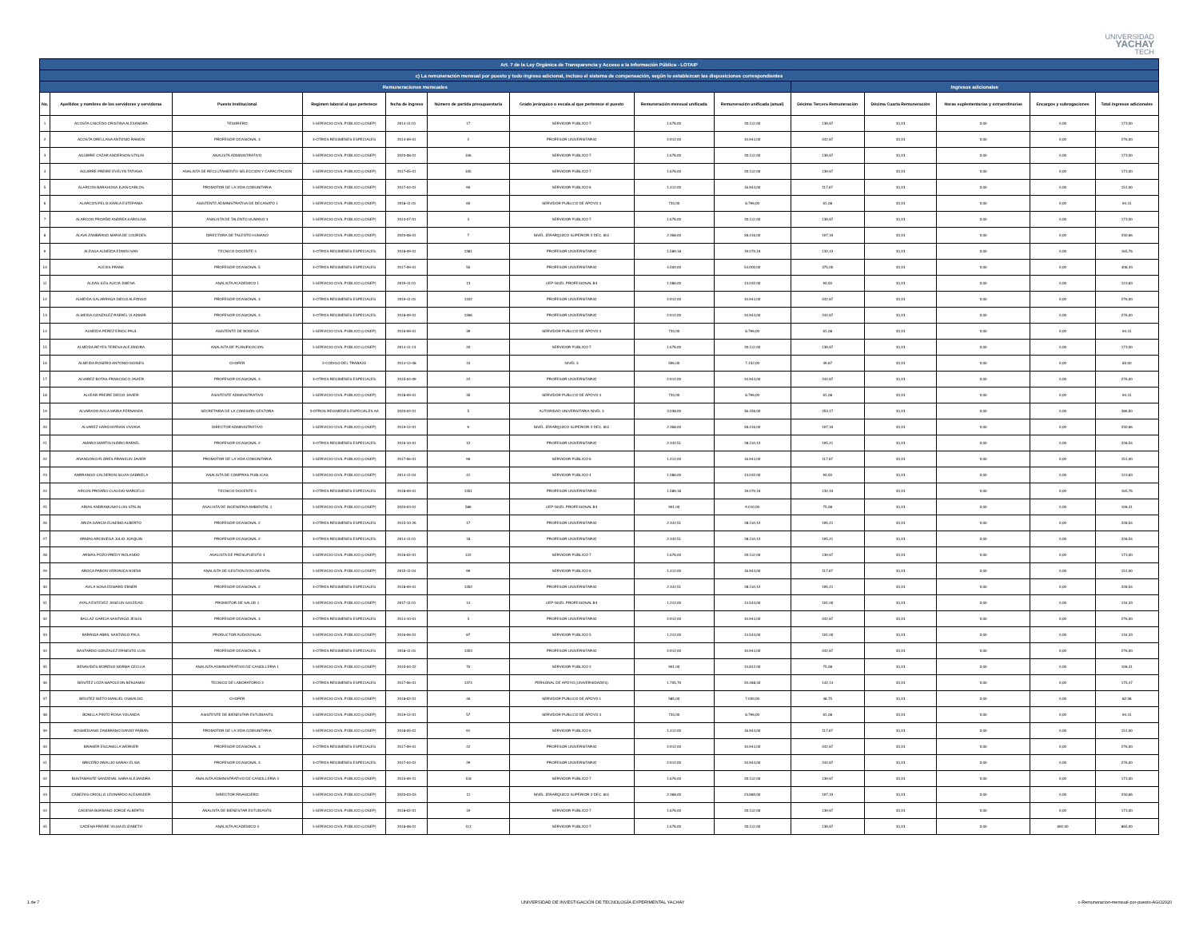UNIVERSIDAD
YACHAY
TECH
| Art. 7 de la Ley Orgánica de Transparencia y Acceso a la Información Pública - LOTAIP | | | | | | | | | | | | | |
| --- | --- | --- | --- | --- | --- | --- | --- | --- | --- | --- | --- | --- | --- |
| c) La remuneración mensual por puesto y todo ingreso adicional, incluso el sistema de compensación, según lo establezcan las disposiciones correspondientes | | | | | | | | | | | | | |
| Remuneraciones mensuales | | | | | | | | | Ingresos adicionales | | | | |
| No. | Apellidos y nombres de los servidores y servidoras | Puesto Institucional | Regimen laboral al que pertenece | fecha de ingreso | Número de partida presupuestaria | Grado jerárquico o escala al que pertenece el puesto | Remuneración mensual unificada | Remuneración unificada (anual) | Décimo Tercera Remuneración | Décima Cuarta Remuneración | Horas suplementarias y extraordinarias | Encargos y subrogaciones | Total ingresos adicionales |
| 1 | ACOSTA CAICEDO CRISTINA ALEXANDRA | TESORERO | 1-SERVICIO CIVIL PUBLICO (LOSEP) | 2014-11-01 | 17 | SERVIDOR PUBLICO 7 | 1.676,00 | 20.112,00 | 139,67 | 33,33 | 0,00 | 0,00 | 173,00 |
| 2 | ACOSTA ORELLANA ANTONIO RAMON | PROFESOR OCASIONAL 3 | 3-OTROS REGIMENES ESPECIALES | 2014-09-01 | 2 | PROFESOR UNIVERSITARIO | 2.912,00 | 34.944,00 | 242,67 | 33,33 | 0,00 | 0,00 | 276,00 |
| 3 | AGUIRRE CAZAR ANDERSON STALIN | ANALISTA ADMINISTRATIVO | 1-SERVICIO CIVIL PUBLICO (LOSEP) | 2020-08-01 | 106 | SERVIDOR PUBLICO 7 | 1.676,00 | 20.112,00 | 139,67 | 33,33 | 0,00 | 0,00 | 173,00 |
| 4 | AGUIRRE FREIRE EVELYN TATIANA | ANALISTA DE RECLUTAMIENTO SELECCION Y CAPACITACION | 1-SERVICIO CIVIL PUBLICO (LOSEP) | 2017-05-01 | 105 | SERVIDOR PUBLICO 7 | 1.676,00 | 20.112,00 | 139,67 | 33,33 | 0,00 | 0,00 | 173,00 |
| 5 | ALARCON BARAHONA JUAN CARLOS | PROMOTOR DE LA VIDA COMUNITARIA | 1-SERVICIO CIVIL PUBLICO (LOSEP) | 2017-04-01 | 90 | SERVIDOR PUBLICO 6 | 1.412,00 | 16.944,00 | 117,67 | 33,33 | 0,00 | 0,00 | 151,00 |
| 6 | ALARCON FELIX KARLA ESTEFANIA | ASISTENTE ADMINISTRATIVA DE DECANATO 1 | 1-SERVICIO CIVIL PUBLICO (LOSEP) | 2018-11-01 | 60 | SERVIDOR PUBLICO DE APOYO 4 | 733,00 | 8.796,00 | 61,08 | 33,33 | 0,00 | 0,00 | 94,41 |
| 7 | ALARCON PROAÑO ANDREA KAROLINA | ANALISTA DE TALENTO HUMANO 3 | 1-SERVICIO CIVIL PUBLICO (LOSEP) | 2014-07-01 | 3 | SERVIDOR PUBLICO 7 | 1.676,00 | 20.112,00 | 139,67 | 33,33 | 0,00 | 0,00 | 173,00 |
| 8 | ALAVA ZAMBRANO MARIA DE LOURDES | DIRECTORA DE TALENTO HUMANO | 1-SERVICIO CIVIL PUBLICO (LOSEP) | 2020-08-01 | 7 | NIVEL JERARQUICO SUPERIOR 2 DEC. 601 | 2.368,00 | 28.416,00 | 197,33 | 33,33 | 0,00 | 0,00 | 230,66 |
| 9 | ALEAGA ALMEIDA EDWIN IVAN | TECNICO DOCENTE 4 | 3-OTROS REGIMENES ESPECIALES | 2018-09-01 | 1381 | PROFESOR UNIVERSITARIO | 1.589,18 | 19.070,16 | 132,43 | 33,33 | 0,00 | 0,00 | 165,76 |
| 10 | ALEXIS FRANK | PROFESOR OCASIONAL 5 | 3-OTROS REGIMENES ESPECIALES | 2017-09-01 | 50 | PROFESOR UNIVERSITARIO | 4.500,00 | 54.000,00 | 375,00 | 33,33 | 0,00 | 0,00 | 408,33 |
| 11 | ALDAS ILES ALICIA JIMENA | ANALISTA ACADEMICO 1 | 1-SERVICIO CIVIL PUBLICO (LOSEP) | 2019-11-01 | 13 | UEP NIVEL PROFESIONAL B3 | 1.086,00 | 13.032,00 | 90,50 | 33,33 | 0,00 | 0,00 | 123,83 |
| 12 | ALMEIDA GALARRAGA DIEGO ALFONSO | PROFESOR OCASIONAL 3 | 3-OTROS REGIMENES ESPECIALES | 2019-11-01 | 1322 | PROFESOR UNIVERSITARIO | 2.912,00 | 34.944,00 | 242,67 | 33,33 | 0,00 | 0,00 | 276,00 |
| 13 | ALMEIDA GONZALEZ RAFAEL VLADIMIR | PROFESOR OCASIONAL 3 | 3-OTROS REGIMENES ESPECIALES | 2018-09-01 | 1366 | PROFESOR UNIVERSITARIO | 2.912,00 | 34.944,00 | 242,67 | 33,33 | 0,00 | 0,00 | 276,00 |
| 14 | ALMEIDA PEREZ ERICK PAUL | ASISTENTE DE BODEGA | 1-SERVICIO CIVIL PUBLICO (LOSEP) | 2016-09-01 | 39 | SERVIDOR PUBLICO DE APOYO 4 | 733,00 | 8.796,00 | 61,08 | 33,33 | 0,00 | 0,00 | 94,41 |
| 15 | ALMEIDA REYES TERESA ALEJANDRA | ANALISTA DE PLANIFICACION | 1-SERVICIO CIVIL PUBLICO (LOSEP) | 2014-11-13 | 20 | SERVIDOR PUBLICO 7 | 1.676,00 | 20.112,00 | 139,67 | 33,33 | 0,00 | 0,00 | 173,00 |
| 16 | ALMEIDA ROSERO ANTONIO MOISES | CHOFER | 2-CODIGO DEL TRABAJO | 2014-12-08 | 10 | NIVEL 3 | 596,00 | 7.152,00 | 49,67 | 33,33 | 0,00 | 0,00 | 83,00 |
| 17 | ALVAREZ BOTAS FRANCISCO JAVIER | PROFESOR OCASIONAL 3 | 3-OTROS REGIMENES ESPECIALES | 2015-04-09 | 22 | PROFESOR UNIVERSITARIO | 2.912,00 | 34.944,00 | 242,67 | 33,33 | 0,00 | 0,00 | 276,00 |
| 18 | ALVEAR FREIRE DIEGO JAVIER | ASISTENTE ADMINISTRATIVO | 1-SERVICIO CIVIL PUBLICO (LOSEP) | 2018-09-01 | 35 | SERVIDOR PUBLICO DE APOYO 4 | 733,00 | 8.796,00 | 61,08 | 33,33 | 0,00 | 0,00 | 94,41 |
| 19 | ALVARADO AVILA MARIA FERNANDA | SECRETARIA DE LA COMISION GESTORA | 3-OTROS REGIMENES ESPECIALES AA | 2020-02-01 | 5 | AUTORIDAD UNIVERSITARIA NIVEL 3 | 3.038,00 | 36.456,00 | 253,17 | 33,33 | 0,00 | 0,00 | 286,50 |
| 20 | ALVAREZ HARO MYRIAN VIVIANA | DIRECTOR ADMINISTRATIVO | 1-SERVICIO CIVIL PUBLICO (LOSEP) | 2019-12-01 | 9 | NIVEL JERARQUICO SUPERIOR 2 DEC. 601 | 2.368,00 | 28.416,00 | 197,33 | 33,33 | 0,00 | 0,00 | 230,66 |
| 21 | AMARO MARTIN ISIDRO RAFAEL | PROFESOR OCASIONAL 2 | 3-OTROS REGIMENES ESPECIALES | 2016-10-01 | 12 | PROFESOR UNIVERSITARIO | 2.342,51 | 28.110,12 | 195,21 | 33,33 | 0,00 | 0,00 | 228,54 |
| 22 | ANANGONO FLORES FRANKLIN JAVIER | PROMOTOR DE LA VIDA COMUNITARIA | 1-SERVICIO CIVIL PUBLICO (LOSEP) | 2017-06-01 | 96 | SERVIDOR PUBLICO 6 | 1.412,00 | 16.944,00 | 117,67 | 33,33 | 0,00 | 0,00 | 151,00 |
| 23 | ANRRANGO CALDERON SILVIA GABRIELA | ANALISTA DE COMPRAS PUBLICAS | 1-SERVICIO CIVIL PUBLICO (LOSEP) | 2014-11-04 | 41 | SERVIDOR PUBLICO 4 | 1.086,00 | 13.032,00 | 90,50 | 33,33 | 0,00 | 0,00 | 123,83 |
| 24 | ARCOS PROAÑO CLAUDIO MARCELO | TECNICO DOCENTE 4 | 3-OTROS REGIMENES ESPECIALES | 2018-09-01 | 1351 | PROFESOR UNIVERSITARIO | 1.589,18 | 19.070,16 | 132,43 | 33,33 | 0,00 | 0,00 | 165,76 |
| 25 | ARIAS ANDRAMUNIO LUIS STALIN | ANALISTA DE INGENIERIA AMBIENTAL 1 | 1-SERVICIO CIVIL PUBLICO (LOSEP) | 2020-03-01 | 586 | UEP NIVEL PROFESIONAL B3 | 901,00 | 9.010,00 | 75,08 | 33,33 | 0,00 | 0,00 | 108,41 |
| 26 | ARIZA GARCIA EUSEBIO ALBERTO | PROFESOR OCASIONAL 2 | 3-OTROS REGIMENES ESPECIALES | 2015-10-26 | 17 | PROFESOR UNIVERSITARIO | 2.342,51 | 28.110,12 | 195,21 | 33,33 | 0,00 | 0,00 | 228,54 |
| 27 | ARMAS ARCINIEGA JULIO JOAQUIN | PROFESOR OCASIONAL 2 | 3-OTROS REGIMENES ESPECIALES | 2014-11-01 | 18 | PROFESOR UNIVERSITARIO | 2.342,51 | 28.110,12 | 195,21 | 33,33 | 0,00 | 0,00 | 228,54 |
| 28 | ARMAS POZO FREDY ROLANDO | ANALISTA DE PRESUPUESTO 3 | 1-SERVICIO CIVIL PUBLICO (LOSEP) | 2016-02-01 | 122 | SERVIDOR PUBLICO 7 | 1.676,00 | 20.112,00 | 139,67 | 33,33 | 0,00 | 0,00 | 173,00 |
| 29 | AROCA PABON VERONICA NOEMI | ANALISTA DE GESTION DOCUMENTAL | 1-SERVICIO CIVIL PUBLICO (LOSEP) | 2015-11-04 | 99 | SERVIDOR PUBLICO 6 | 1.412,00 | 16.944,00 | 117,67 | 33,33 | 0,00 | 0,00 | 151,00 |
| 30 | AVILA SOSA EDWARD EBNER | PROFESOR OCASIONAL 2 | 3-OTROS REGIMENES ESPECIALES | 2018-09-01 | 1352 | PROFESOR UNIVERSITARIO | 2.342,51 | 28.110,12 | 195,21 | 33,33 | 0,00 | 0,00 | 228,54 |
| 31 | AYALA ESTEVEZ JOSELIN SOLEDAD | PROMOTOR DE SALUD 1 | 1-SERVICIO CIVIL PUBLICO (LOSEP) | 2017-11-01 | 14 | UEP NIVEL PROFESIONAL B3 | 1.212,00 | 14.544,00 | 101,00 | 33,33 | 0,00 | 0,00 | 134,33 |
| 32 | BALLAZ GARCIA SANTIAGO JESUS | PROFESOR OCASIONAL 3 | 3-OTROS REGIMENES ESPECIALES | 2014-10-01 | 3 | PROFESOR UNIVERSITARIO | 2.912,00 | 34.944,00 | 242,67 | 33,33 | 0,00 | 0,00 | 276,00 |
| 33 | BARRIGA ABRIL SANTIAGO PAUL | PRODUCTOR AUDIOVISUAL | 1-SERVICIO CIVIL PUBLICO (LOSEP) | 2016-06-01 | 87 | SERVIDOR PUBLICO 5 | 1.212,00 | 14.544,00 | 101,00 | 33,33 | 0,00 | 0,00 | 134,33 |
| 34 | BASTARDO GONZALEZ ERNESTO LUIS | PROFESOR OCASIONAL 3 | 3-OTROS REGIMENES ESPECIALES | 2018-11-01 | 1353 | PROFESOR UNIVERSITARIO | 2.912,00 | 34.944,00 | 242,67 | 33,33 | 0,00 | 0,00 | 276,00 |
| 35 | BENAVIDES MORENO NORMA CECILIA | ANALISTA ADMINISTRATIVO DE CANCILLERIA 1 | 1-SERVICIO CIVIL PUBLICO (LOSEP) | 2015-04-22 | 70 | SERVIDOR PUBLICO 2 | 901,00 | 10.812,00 | 75,08 | 33,33 | 0,00 | 0,00 | 108,41 |
| 36 | BENITEZ LOZA NAPOLEON BENJAMIN | TECNICO DE LABORATORIO 2 | 3-OTROS REGIMENES ESPECIALES | 2017-06-01 | 1374 | PERSONAL DE APOYO (UNIVERSIDADES) | 1.705,70 | 20.468,40 | 142,14 | 33,33 | 0,00 | 0,00 | 175,47 |
| 37 | BENITEZ NIETO MANUEL OSWALDO | CHOFER | 1-SERVICIO CIVIL PUBLICO (LOSEP) | 2018-02-01 | 46 | SERVIDOR PUBLICO DE APOYO 1 | 585,00 | 7.020,00 | 48,75 | 33,33 | 0,00 | 0,00 | 82,08 |
| 38 | BONILLA PINTO ROSA YOLANDA | ASISTENTE DE BIENESTAR ESTUDIANTIL | 1-SERVICIO CIVIL PUBLICO (LOSEP) | 2019-12-01 | 57 | SERVIDOR PUBLICO DE APOYO 4 | 733,00 | 8.796,00 | 61,08 | 33,33 | 0,00 | 0,00 | 94,41 |
| 39 | BOSMEDIANO ZAMBRANO DANNY FABIAN | PROMOTOR DE LA VIDA COMUNITARIA | 1-SERVICIO CIVIL PUBLICO (LOSEP) | 2018-05-01 | 91 | SERVIDOR PUBLICO 6 | 1.412,00 | 16.944,00 | 117,67 | 33,33 | 0,00 | 0,00 | 151,00 |
| 40 | BRAMER ESCAMILLA WERNER | PROFESOR OCASIONAL 3 | 3-OTROS REGIMENES ESPECIALES | 2017-09-01 | 42 | PROFESOR UNIVERSITARIO | 2.912,00 | 34.944,00 | 242,67 | 33,33 | 0,00 | 0,00 | 276,00 |
| 41 | BRICEÑO ARAUJO SARAH ELISA | PROFESOR OCASIONAL 3 | 3-OTROS REGIMENES ESPECIALES | 2017-04-01 | 29 | PROFESOR UNIVERSITARIO | 2.912,00 | 34.944,00 | 242,67 | 33,33 | 0,00 | 0,00 | 276,00 |
| 42 | BUSTAMANTE SANDOVAL SARA ALEJANDRA | ANALISTA ADMINISTRATIVO DE CANCILLERIA 3 | 1-SERVICIO CIVIL PUBLICO (LOSEP) | 2015-09-21 | 118 | SERVIDOR PUBLICO 7 | 1.676,00 | 20.112,00 | 139,67 | 33,33 | 0,00 | 0,00 | 173,00 |
| 43 | CABEZAS CRIOLLO LEONARDO ALEXANDER | DIRECTOR FINANCIERO | 1-SERVICIO CIVIL PUBLICO (LOSEP) | 2020-03-03 | 11 | NIVEL JERARQUICO SUPERIOR 2 DEC. 601 | 2.368,00 | 23.680,00 | 197,33 | 33,33 | 0,00 | 0,00 | 230,66 |
| 44 | CADENA BURBANO JORGE ALBERTO | ANALISTA DE BIENESTAR ESTUDIANTIL | 1-SERVICIO CIVIL PUBLICO (LOSEP) | 2018-02-01 | 19 | SERVIDOR PUBLICO 7 | 1.676,00 | 20.112,00 | 139,67 | 33,33 | 0,00 | 0,00 | 173,00 |
| 45 | CADENA FREIRE VILMA ELIZABETH | ANALISTA ACADEMICO 3 | 1-SERVICIO CIVIL PUBLICO (LOSEP) | 2018-08-01 | 112 | SERVIDOR PUBLICO 7 | 1.676,00 | 20.112,00 | 139,67 | 33,33 | 0,00 | 692,00 | 865,00 |
1 de 7
UNIVERSIDAD DE INVESTIGACIÓN DE TECNOLOGÍA EXPERIMENTAL YACHAY
c-Remuneracion-mensual-por-puesto-AGO2020